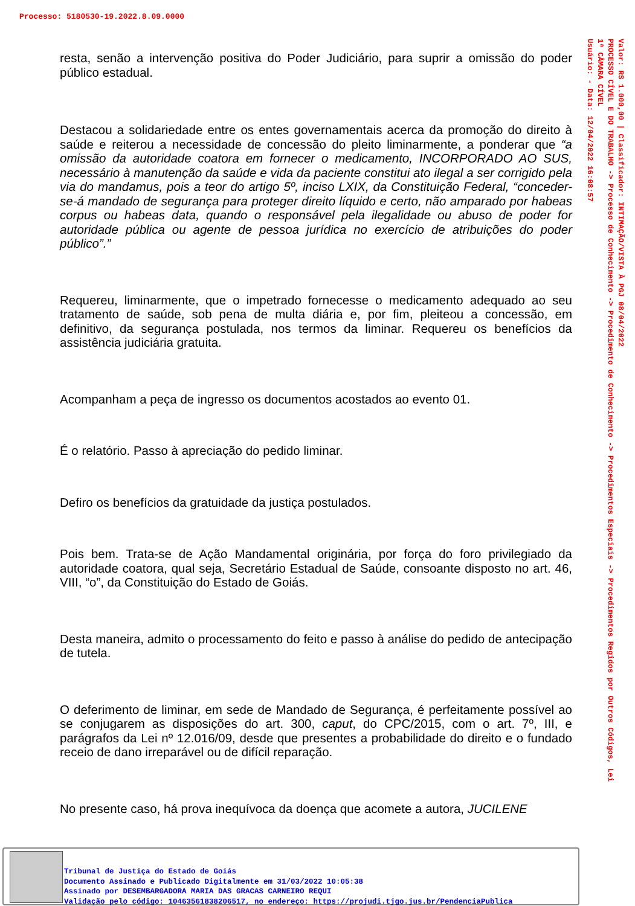Processo: 5180530-19.2022.8.09.0000
resta, senão a intervenção positiva do Poder Judiciário, para suprir a omissão do poder público estadual.
Destacou a solidariedade entre os entes governamentais acerca da promoção do direito à saúde e reiterou a necessidade de concessão do pleito liminarmente, a ponderar que “a omissão da autoridade coatora em fornecer o medicamento, INCORPORADO AO SUS, necessário à manutenção da saúde e vida da paciente constitui ato ilegal a ser corrigido pela via do mandamus, pois a teor do artigo 5º, inciso LXIX, da Constituição Federal, “conceder-se-á mandado de segurança para proteger direito líquido e certo, não amparado por habeas corpus ou habeas data, quando o responsável pela ilegalidade ou abuso de poder for autoridade pública ou agente de pessoa jurídica no exercício de atribuições do poder público”.”
Requereu, liminarmente, que o impetrado fornecesse o medicamento adequado ao seu tratamento de saúde, sob pena de multa diária e, por fim, pleiteou a concessão, em definitivo, da segurança postulada, nos termos da liminar. Requereu os benefícios da assistência judiciária gratuita.
Acompanham a peça de ingresso os documentos acostados ao evento 01.
É o relatório. Passo à apreciação do pedido liminar.
Defiro os benefícios da gratuidade da justiça postulados.
Pois bem. Trata-se de Ação Mandamental originária, por força do foro privilegiado da autoridade coatora, qual seja, Secretário Estadual de Saúde, consoante disposto no art. 46, VIII, “o”, da Constituição do Estado de Goiás.
Desta maneira, admito o processamento do feito e passo à análise do pedido de antecipação de tutela.
O deferimento de liminar, em sede de Mandado de Segurança, é perfeitamente possível ao se conjugarem as disposições do art. 300, caput, do CPC/2015, com o art. 7º, III, e parágrafos da Lei nº 12.016/09, desde que presentes a probabilidade do direito e o fundado receio de dano irreparável ou de difícil reparação.
No presente caso, há prova inequívoca da doença que acomete a autora, JUCILENE
Valor: R$ 1.000,00 | Classificador: INTIMAÇÃO/VISTA À PGJ 08/04/2022
PROCESSO CÍVEL E DO TRABALHO -> Processo de Conhecimento -> Procedimento de Conhecimento -> Procedimentos Especiais -> Procedimentos Regidos por Outros Códigos, Lei
1ª CÂMARA CÍVEL
Usuário: - Data: 12/04/2022 16:08:57
Tribunal de Justiça do Estado de Goiás
Documento Assinado e Publicado Digitalmente em 31/03/2022 10:05:38
Assinado por DESEMBARGADORA MARIA DAS GRACAS CARNEIRO REQUI
Validação pelo código: 10463561838206517, no endereço: https://projudi.tjgo.jus.br/PendenciaPublica